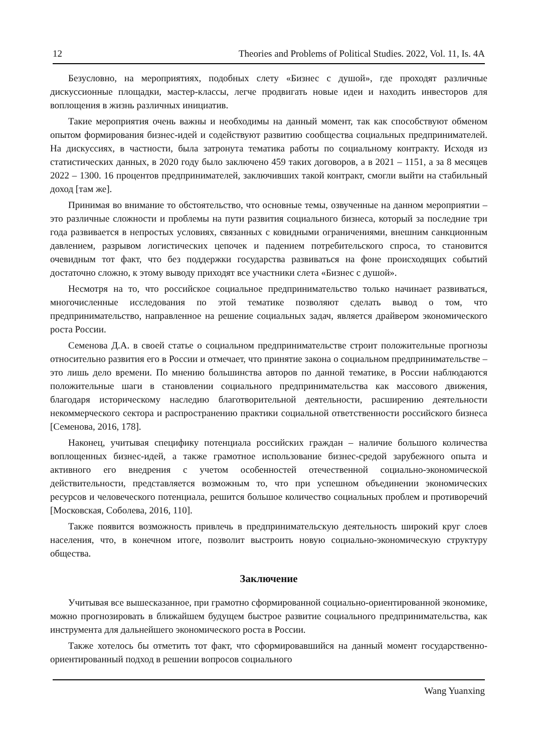12 Theories and Problems of Political Studies. 2022, Vol. 11, Is. 4A
Безусловно, на мероприятиях, подобных слету «Бизнес с душой», где проходят различные дискуссионные площадки, мастер-классы, легче продвигать новые идеи и находить инвесторов для воплощения в жизнь различных инициатив.
Такие мероприятия очень важны и необходимы на данный момент, так как способствуют обменом опытом формирования бизнес-идей и содействуют развитию сообщества социальных предпринимателей. На дискуссиях, в частности, была затронута тематика работы по социальному контракту. Исходя из статистических данных, в 2020 году было заключено 459 таких договоров, а в 2021 – 1151, а за 8 месяцев 2022 – 1300. 16 процентов предпринимателей, заключивших такой контракт, смогли выйти на стабильный доход [там же].
Принимая во внимание то обстоятельство, что основные темы, озвученные на данном мероприятии – это различные сложности и проблемы на пути развития социального бизнеса, который за последние три года развивается в непростых условиях, связанных с ковидными ограничениями, внешним санкционным давлением, разрывом логистических цепочек и падением потребительского спроса, то становится очевидным тот факт, что без поддержки государства развиваться на фоне происходящих событий достаточно сложно, к этому выводу приходят все участники слета «Бизнес с душой».
Несмотря на то, что российское социальное предпринимательство только начинает развиваться, многочисленные исследования по этой тематике позволяют сделать вывод о том, что предпринимательство, направленное на решение социальных задач, является драйвером экономического роста России.
Семенова Д.А. в своей статье о социальном предпринимательстве строит положительные прогнозы относительно развития его в России и отмечает, что принятие закона о социальном предпринимательстве – это лишь дело времени. По мнению большинства авторов по данной тематике, в России наблюдаются положительные шаги в становлении социального предпринимательства как массового движения, благодаря историческому наследию благотворительной деятельности, расширению деятельности некоммерческого сектора и распространению практики социальной ответственности российского бизнеса [Семенова, 2016, 178].
Наконец, учитывая специфику потенциала российских граждан – наличие большого количества воплощенных бизнес-идей, а также грамотное использование бизнес-средой зарубежного опыта и активного его внедрения с учетом особенностей отечественной социально-экономической действительности, представляется возможным то, что при успешном объединении экономических ресурсов и человеческого потенциала, решится большое количество социальных проблем и противоречий [Московская, Соболева, 2016, 110].
Также появится возможность привлечь в предпринимательскую деятельность широкий круг слоев населения, что, в конечном итоге, позволит выстроить новую социально-экономическую структуру общества.
Заключение
Учитывая все вышесказанное, при грамотно сформированной социально-ориентированной экономике, можно прогнозировать в ближайшем будущем быстрое развитие социального предпринимательства, как инструмента для дальнейшего экономического роста в России.
Также хотелось бы отметить тот факт, что сформировавшийся на данный момент государственно-ориентированный подход в решении вопросов социального
Wang Yuanxing